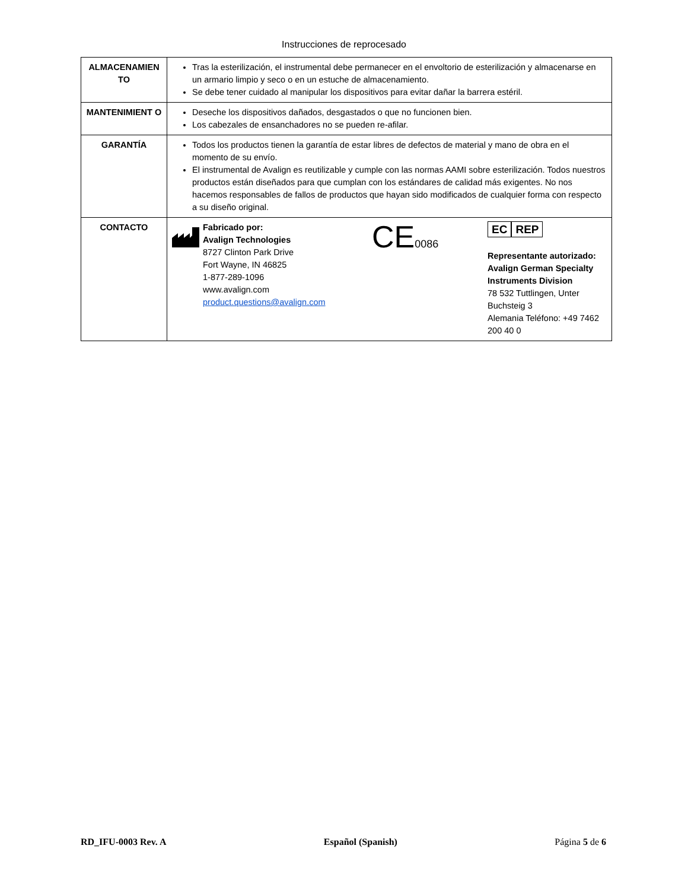Instrucciones de reprocesado
| ALMACENAMIEN TO | Tras la esterilización, el instrumental debe permanecer en el envoltorio de esterilización y almacenarse en un armario limpio y seco o en un estuche de almacenamiento. Se debe tener cuidado al manipular los dispositivos para evitar dañar la barrera estéril. |
| MANTENIMIENT O | Deseche los dispositivos dañados, desgastados o que no funcionen bien. Los cabezales de ensanchadores no se pueden re-afilar. |
| GARANTÍA | Todos los productos tienen la garantía de estar libres de defectos de material y mano de obra en el momento de su envío. El instrumental de Avalign es reutilizable y cumple con las normas AAMI sobre esterilización. Todos nuestros productos están diseñados para que cumplan con los estándares de calidad más exigentes. No nos hacemos responsables de fallos de productos que hayan sido modificados de cualquier forma con respecto a su diseño original. |
| CONTACTO | Fabricado por: Avalign Technologies 8727 Clinton Park Drive Fort Wayne, IN 46825 1-877-289-1096 www.avalign.com product.questions@avalign.com CE 0086 EC REP Representante autorizado: Avalign German Specialty Instruments Division 78 532 Tuttlingen, Unter Buchsteig 3 Alemania Teléfono: +49 7462 200 40 0 |
RD_IFU-0003 Rev. A Español (Spanish) Página 5 de 6